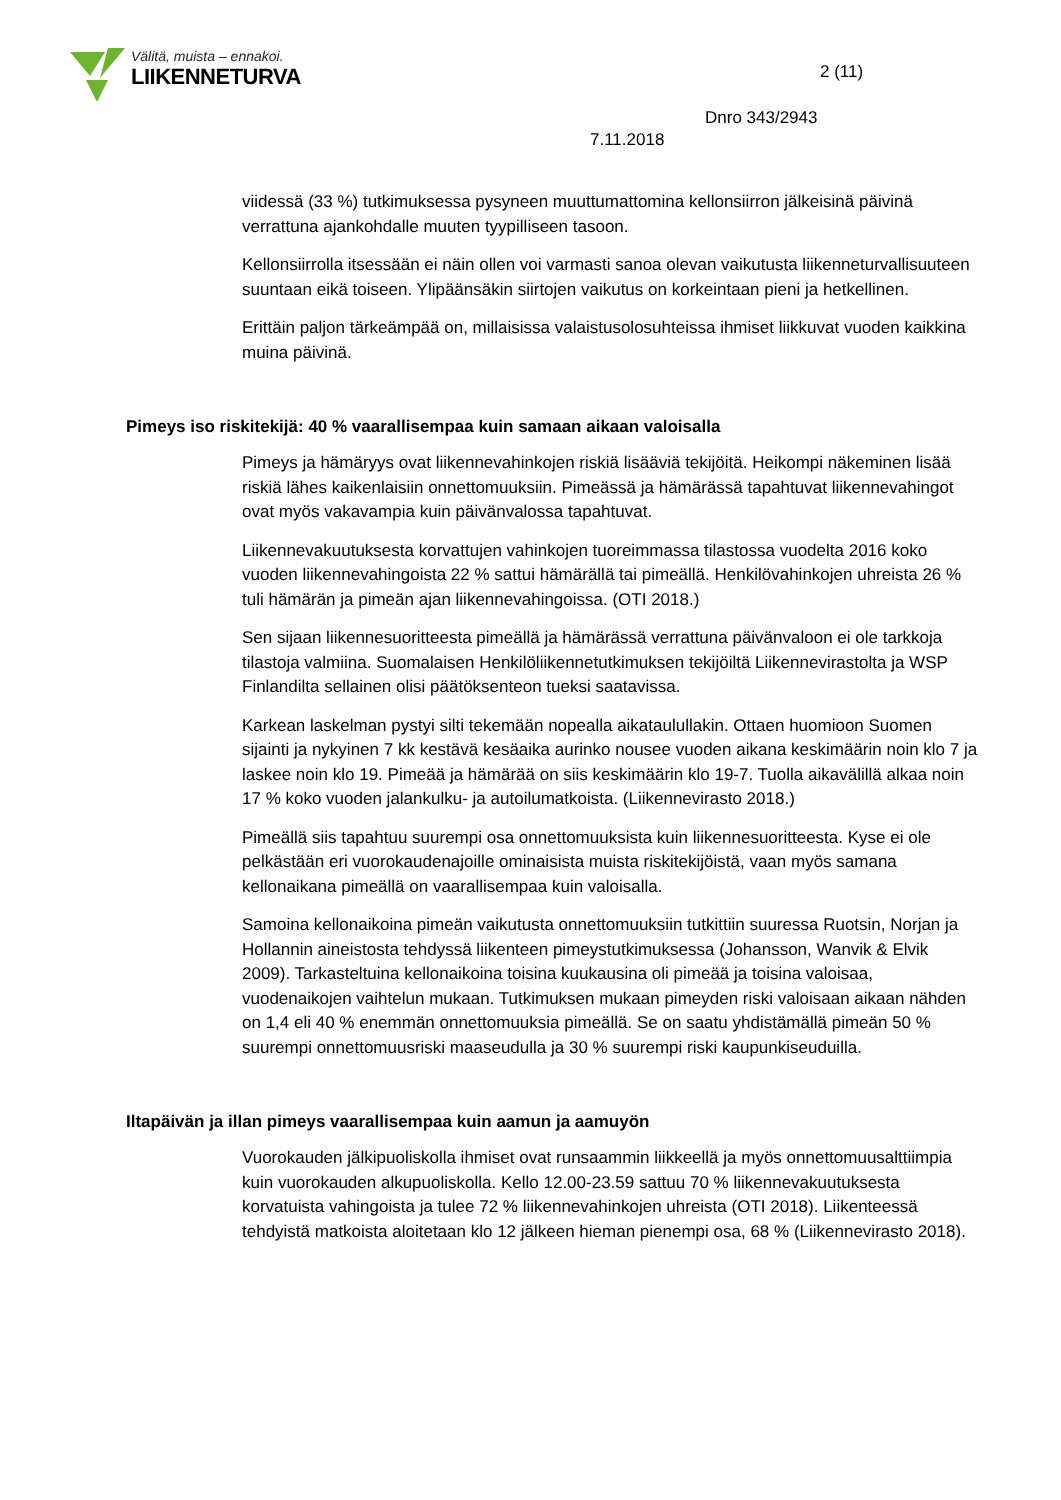Välitä, muista – ennakoi.
LIIKENNETURVA
2 (11)
Dnro 343/2943
7.11.2018
viidessä (33 %) tutkimuksessa pysyneen muuttumattomina kellonsiirron jälkeisinä päivinä verrattuna ajankohdalle muuten tyypilliseen tasoon.
Kellonsiirrolla itsessään ei näin ollen voi varmasti sanoa olevan vaikutusta liikenneturvallisuuteen suuntaan eikä toiseen. Ylipäänsäkin siirtojen vaikutus on korkeintaan pieni ja hetkellinen.
Erittäin paljon tärkeämpää on, millaisissa valaistusolosuhteissa ihmiset liikkuvat vuoden kaikkina muina päivinä.
Pimeys iso riskitekijä: 40 % vaarallisempaa kuin samaan aikaan valoisalla
Pimeys ja hämäryys ovat liikennevahinkojen riskiä lisääviä tekijöitä. Heikompi näkeminen lisää riskiä lähes kaikenlaisiin onnettomuuksiin. Pimeässä ja hämärässä tapahtuvat liikennevahingot ovat myös vakavampia kuin päivänvalossa tapahtuvat.
Liikennevakuutuksesta korvattujen vahinkojen tuoreimmassa tilastossa vuodelta 2016 koko vuoden liikennevahingoista 22 % sattui hämärällä tai pimeällä. Henkilövahinkojen uhreista 26 % tuli hämärän ja pimeän ajan liikennevahingoissa. (OTI 2018.)
Sen sijaan liikennesuoritteesta pimeällä ja hämärässä verrattuna päivänvaloon ei ole tarkkoja tilastoja valmiina. Suomalaisen Henkilöliikennetutkimuksen tekijöiltä Liikennevirastolta ja WSP Finlandilta sellainen olisi päätöksenteon tueksi saatavissa.
Karkean laskelman pystyi silti tekemään nopealla aikataulullakin. Ottaen huomioon Suomen sijainti ja nykyinen 7 kk kestävä kesäaika aurinko nousee vuoden aikana keskimäärin noin klo 7 ja laskee noin klo 19. Pimeää ja hämärää on siis keskimäärin klo 19-7. Tuolla aikavälillä alkaa noin 17 % koko vuoden jalankulku- ja autoilumatkoista. (Liikennevirasto 2018.)
Pimeällä siis tapahtuu suurempi osa onnettomuuksista kuin liikennesuoritteesta. Kyse ei ole pelkästään eri vuorokaudenajoille ominaisista muista riskitekijöistä, vaan myös samana kellonaikana pimeällä on vaarallisempaa kuin valoisalla.
Samoina kellonaikoina pimeän vaikutusta onnettomuuksiin tutkittiin suuressa Ruotsin, Norjan ja Hollannin aineistosta tehdyssä liikenteen pimeystutkimuksessa (Johansson, Wanvik & Elvik 2009). Tarkasteltuina kellonaikoina toisina kuukausina oli pimeää ja toisina valoisaa, vuodenaikojen vaihtelun mukaan. Tutkimuksen mukaan pimeyden riski valoisaan aikaan nähden on 1,4 eli 40 % enemmän onnettomuuksia pimeällä. Se on saatu yhdistämällä pimeän 50 % suurempi onnettomuusriski maaseudulla ja 30 % suurempi riski kaupunkiseuduilla.
Iltapäivän ja illan pimeys vaarallisempaa kuin aamun ja aamuyön
Vuorokauden jälkipuoliskolla ihmiset ovat runsaammin liikkeellä ja myös onnettomuusalttiimpia kuin vuorokauden alkupuoliskolla. Kello 12.00-23.59 sattuu 70 % liikennevakuutuksesta korvatuista vahingoista ja tulee 72 % liikennevahinkojen uhreista (OTI 2018). Liikenteessä tehdyistä matkoista aloitetaan klo 12 jälkeen hieman pienempi osa, 68 % (Liikennevirasto 2018).